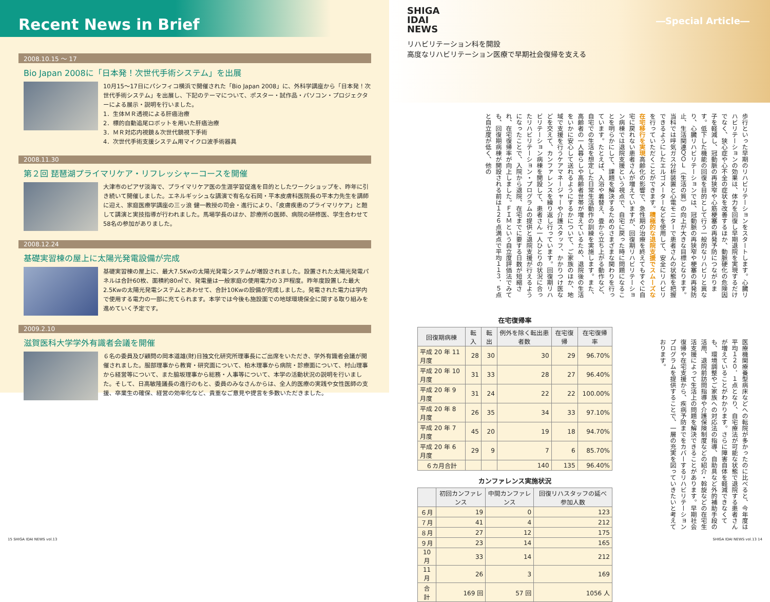Recent News in Brief
2008.10.15 ～ 17
Bio Japan 2008に「日本発！次世代手術システム」を出展
10月15～17日にパシフィコ横浜で開催された「Bio Japan 2008」に、外科学講座から「日本発！次世代手術システム」を出展し、下記のテーマについて、ポスター・試作品・パソコン・プロジェクターによる展示・説明を行いました。
1．生体ＭＲ透視による肝癌治療
2．標的自動追尾ロボットを用いた肝癌治療
3．ＭＲ対応内視鏡＆次世代鏡視下手術
4．次世代手術支援システム用マイクロ波手術器具
2008.11.30
第２回 琵琶湖プライマリケア・リフレッシャーコースを開催
大津市のピアザ淡海で、プライマリケア医の生涯学習促進を目的としたワークショップを、昨年に引き続いて開催しました。エネルギッシュな講演で有名な石岡・平本皮膚科医院長の平本力先生を講師に迎え、家庭医療学講座の三ッ浪 健一教授の司会・進行により、「皮膚疾患のプライマリケア」と題して講演と実技指導が行われました。馬場学長のほか、診療所の医師、病院の研修医、学生合わせて58名の参加がありました。
2008.12.24
基礎実習棟の屋上に太陽光発電設備が完成
基礎実習棟の屋上に、最大7.5Kwの太陽光発電システムが増設されました。設置された太陽光発電パネルは合計60枚、面積約80㎡で、発電量は一般家庭の使用電力の３戸程度。昨年度設置した最大2.5Kwの太陽光発電システムとあわせて、合計10Kwの設備が完成しました。発電された電力は学内で使用する電力の一部に充てられます。本学では今後も施設面での地球環境保全に関する取り組みを進めていく予定です。
2009.2.10
滋賀医科大学学外有識者会議を開催
６名の委員及び顧問の岡本道雄(財)日独文化研究所理事長にご出席をいただき、学外有識者会議が開催されました。服部理事から教育・研究面について、柏木理事から病院・診療面について、村山理事から経営等について、また脇坂理事から総務・人事等について、本学の活動状況の説明を行いました。そして、日高敏隆議長の進行のもと、委員のみなさんからは、全人的医療の実践や女性医師の支援、卒業生の確保、経営の効率化など、貴重なご意見や提言を多数いただきました。
15 SHIGA IDAI NEWS vol.13
SHIGA
IDAI
NEWS
―Special Article―
リハビリテーション科を開設
高度なリハビリテーション医療で早期社会復帰を支える
歩行といった早期のリハビリテーションをスタートします。心臓リハビリテーションの効果は、体力を回復し早期退院を実現するだけでなく、狭心症や心不全の症状を改善するほか、動脈硬化の危険因子を軽減し、冠動脈の再狭窄や心筋梗塞の再発予防につながります。低下した機能の回復を目的として行う一般的なリハビリと異なり、心臓リハビリテーションでは、冠動脈の再狭窄や梗塞の再発防止、生活関連ＱＯＬ（生活の質）の向上が大きな目標となります。当科では呼気ガス分析装置と心電モニターで患者さんの状態を把握できるようにしたエルゴメーターなどを使用して、安全にリハビリを行っていただくことができます。積極的な退院支援でスムーズな在宅移行を実現高齢化の影響で、急性期の治療を終えてもすぐに自宅に戻れない患者さんが増えていますが、回復期リハビリテーション病棟では退院支援という視点で、自宅に戻った時に問題になることを明らかにして、課題を解決するためのさまざまな関わりを行っています。たとえば、入浴や着替え、畳から立ち上がる動作など、自宅での生活を想定した日常生活動作の訓練を実施します。また、高齢者の一人暮らしや高齢者世帯が増えているため、退院後の生活をいかに安心して送れるようにするかについて、ご家族のほか、地域で支援を行うケアマネージャーや介護スタッフ、かかりつけ医などを交えて、カンファレンスを繰り返し行っています。回復期リハビリテーション病棟を開設して、患者さん一人ひとりの状況に合ったリハビリテーション・プログラムの提供と退院支援が行えるようになったことで、入院から退院、在宅までに要する日数が短縮され、在宅復帰率が向上しました。ＦＩＭという自立度評価法でみても、回復期病棟が開設される前は１２６点満点で平均１１３．５点と自立度が低く、他の
在宅復帰率
| 回復期病棟 | 転入 | 転出 | 例外を除く転出患者数 | 在宅復帰 | 在宅復帰率 |
| --- | --- | --- | --- | --- | --- |
| 平成 20 年 11 月度 | 28 | 30 | 30 | 29 | 96.70% |
| 平成 20 年 10 月度 | 31 | 33 | 28 | 27 | 96.40% |
| 平成 20 年 9 月度 | 31 | 24 | 22 | 22 | 100.00% |
| 平成 20 年 8 月度 | 26 | 35 | 34 | 33 | 97.10% |
| 平成 20 年 7 月度 | 45 | 20 | 19 | 18 | 94.70% |
| 平成 20 年 6 月度 | 29 | 9 | 7 | 6 | 85.70% |
| ６カ月合計 | | | 140 | 135 | 96.40% |
カンファレンス実施状況
| | 初回カンファレンス | 中間カンファレンス | 回復リハスタッフの延べ参加人数 |
| --- | --- | --- | --- |
| ６月 | 19 | 0 | 123 |
| ７月 | 41 | 4 | 212 |
| ８月 | 27 | 12 | 175 |
| ９月 | 23 | 14 | 165 |
| 10 月 | 33 | 14 | 212 |
| 11 月 | 26 | 3 | 169 |
| 合 計 | 169 回 | 57 回 | 1056 人 |
医療機関療養型病床などへの転院が多かったのに比べると、今年度は平均１２０．１点となり、自宅療法が可能な状態で退院する患者さんが増えていることがわかります。さらに障害自体を軽減できなくても、環境調整やご家族への対応法の指導、自助具など外的補助手段の活用、退院前訪問指導や介護保険制度などの紹介・斡旋などの在宅生活支援によって生活上の問題を解決できることがあります。早期社会復帰や在宅支援から、疾病予防までをカバーするリハビリテーションプログラムを提供することで、一層の充実を図っていきたいと考えております。
SHIGA IDAI NEWS vol.13 14